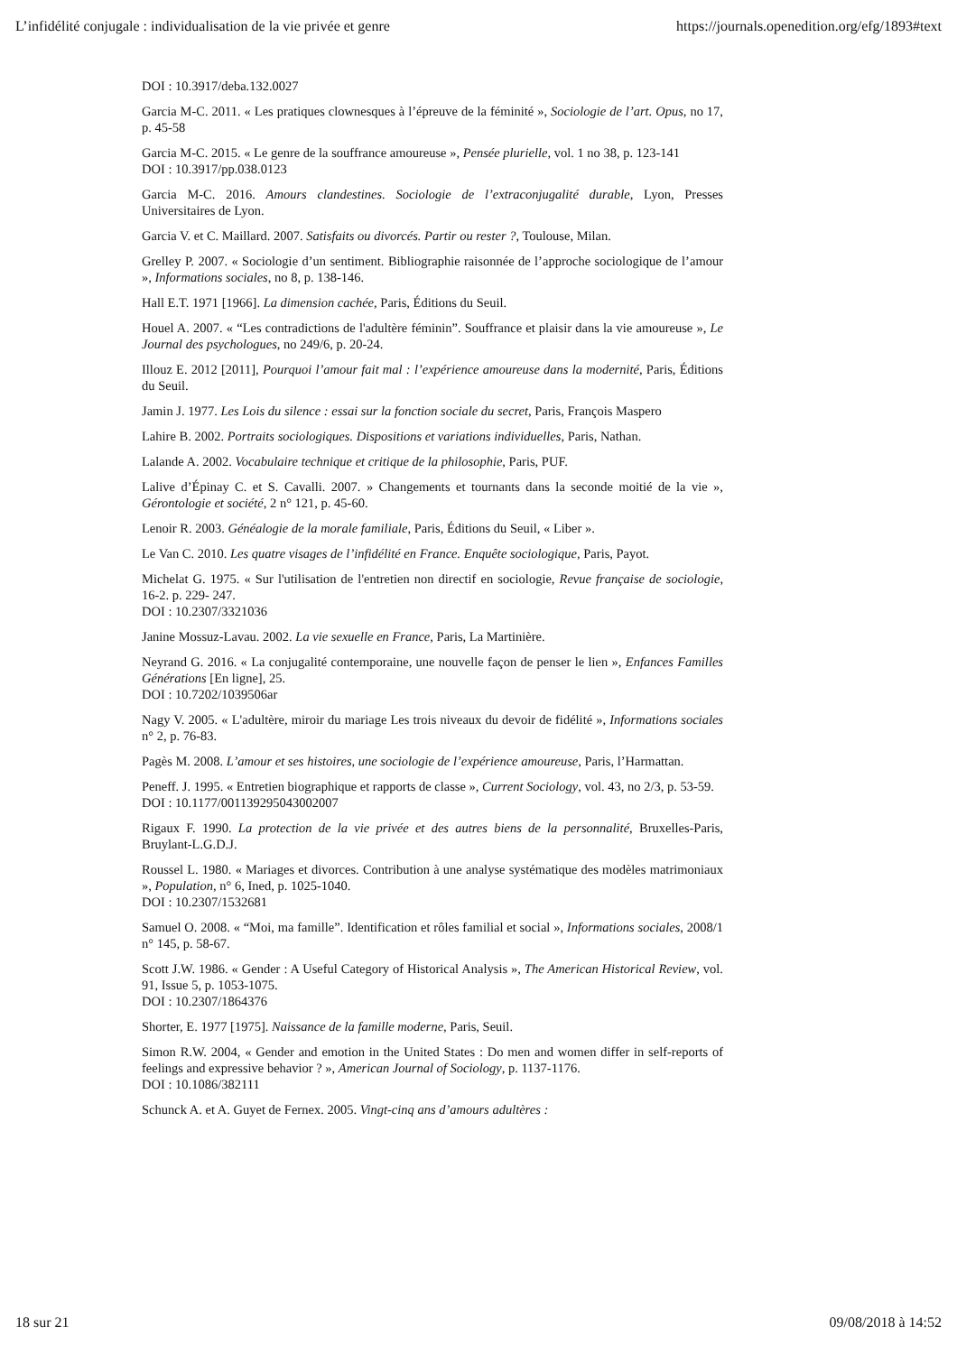L’infidélité conjugale : individualisation de la vie privée et genre https://journals.openedition.org/efg/1893#text
DOI : 10.3917/deba.132.0027
Garcia M-C. 2011. « Les pratiques clownesques à l’épreuve de la féminité », Sociologie de l’art. Opus, no 17, p. 45-58
Garcia M-C. 2015. « Le genre de la souffrance amoureuse », Pensée plurielle, vol. 1 no 38, p. 123-141
DOI : 10.3917/pp.038.0123
Garcia M-C. 2016. Amours clandestines. Sociologie de l’extraconjugalité durable, Lyon, Presses Universitaires de Lyon.
Garcia V. et C. Maillard. 2007. Satisfaits ou divorcés. Partir ou rester ?, Toulouse, Milan.
Grelley P. 2007. « Sociologie d’un sentiment. Bibliographie raisonnée de l’approche sociologique de l’amour », Informations sociales, no 8, p. 138-146.
Hall E.T. 1971 [1966]. La dimension cachée, Paris, Éditions du Seuil.
Houel A. 2007. « “Les contradictions de l'adultère féminin”. Souffrance et plaisir dans la vie amoureuse », Le Journal des psychologues, no 249/6, p. 20-24.
Illouz E. 2012 [2011], Pourquoi l’amour fait mal : l’expérience amoureuse dans la modernité, Paris, Éditions du Seuil.
Jamin J. 1977. Les Lois du silence : essai sur la fonction sociale du secret, Paris, François Maspero
Lahire B. 2002. Portraits sociologiques. Dispositions et variations individuelles, Paris, Nathan.
Lalande A. 2002. Vocabulaire technique et critique de la philosophie, Paris, PUF.
Lalive d’Épinay C. et S. Cavalli. 2007. » Changements et tournants dans la seconde moitié de la vie », Gérontologie et société, 2 n° 121, p. 45-60.
Lenoir R. 2003. Généalogie de la morale familiale, Paris, Éditions du Seuil, « Liber ».
Le Van C. 2010. Les quatre visages de l’infidélité en France. Enquête sociologique, Paris, Payot.
Michelat G. 1975. « Sur l'utilisation de l'entretien non directif en sociologie, Revue française de sociologie, 16-2. p. 229- 247.
DOI : 10.2307/3321036
Janine Mossuz-Lavau. 2002. La vie sexuelle en France, Paris, La Martinière.
Neyrand G. 2016. « La conjugalité contemporaine, une nouvelle façon de penser le lien », Enfances Familles Générations [En ligne], 25.
DOI : 10.7202/1039506ar
Nagy V. 2005. « L'adultère, miroir du mariage Les trois niveaux du devoir de fidélité », Informations sociales n° 2, p. 76-83.
Pagès M. 2008. L’amour et ses histoires, une sociologie de l’expérience amoureuse, Paris, l’Harmattan.
Peneff. J. 1995. « Entretien biographique et rapports de classe », Current Sociology, vol. 43, no 2/3, p. 53-59.
DOI : 10.1177/001139295043002007
Rigaux F. 1990. La protection de la vie privée et des autres biens de la personnalité, Bruxelles-Paris, Bruylant-L.G.D.J.
Roussel L. 1980. « Mariages et divorces. Contribution à une analyse systématique des modèles matrimoniaux », Population, n° 6, Ined, p. 1025-1040.
DOI : 10.2307/1532681
Samuel O. 2008. « “Moi, ma famille”. Identification et rôles familial et social », Informations sociales, 2008/1 n° 145, p. 58-67.
Scott J.W. 1986. « Gender : A Useful Category of Historical Analysis », The American Historical Review, vol. 91, Issue 5, p. 1053-1075.
DOI : 10.2307/1864376
Shorter, E. 1977 [1975]. Naissance de la famille moderne, Paris, Seuil.
Simon R.W. 2004, « Gender and emotion in the United States : Do men and women differ in self-reports of feelings and expressive behavior ? », American Journal of Sociology, p. 1137-1176.
DOI : 10.1086/382111
Schunck A. et A. Guyet de Fernex. 2005. Vingt-cinq ans d’amours adultères :
18 sur 21 09/08/2018 à 14:52